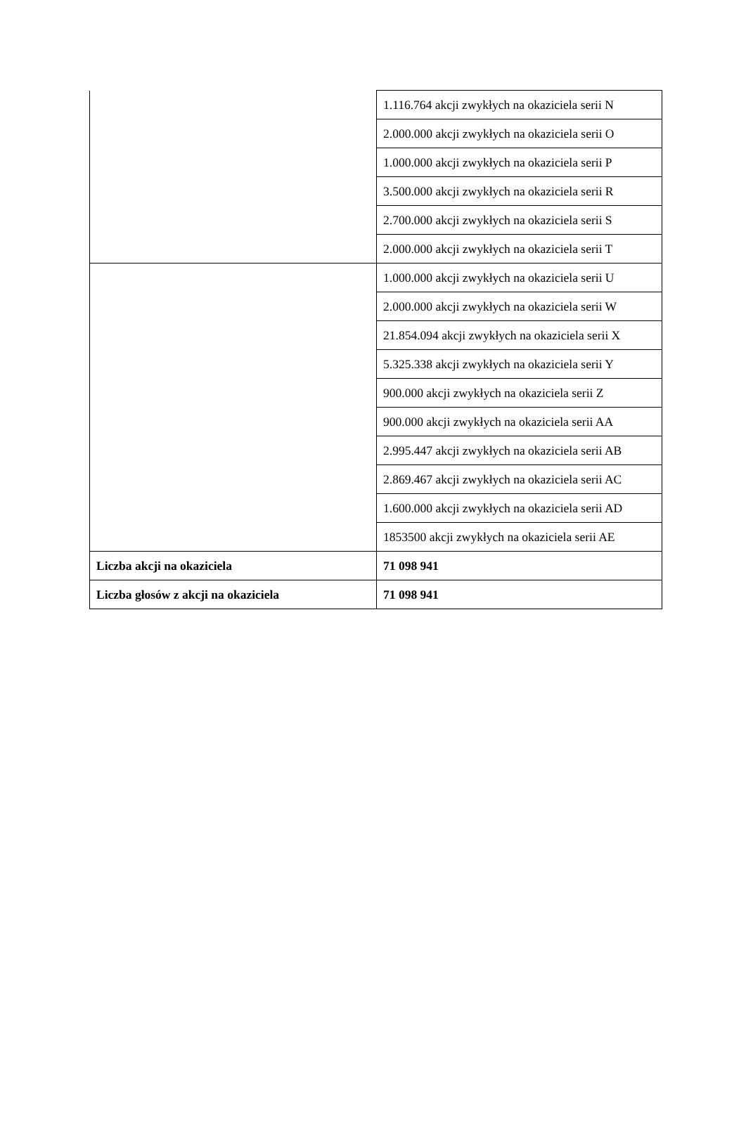| | 1.116.764 akcji zwykłych na okaziciela serii N |
| | 2.000.000 akcji zwykłych na okaziciela serii O |
| | 1.000.000 akcji zwykłych na okaziciela serii P |
| | 3.500.000 akcji zwykłych na okaziciela serii R |
| | 2.700.000 akcji zwykłych na okaziciela serii S |
| | 2.000.000 akcji zwykłych na okaziciela serii T |
| | 1.000.000 akcji zwykłych na okaziciela serii U |
| | 2.000.000 akcji zwykłych na okaziciela serii W |
| | 21.854.094 akcji zwykłych na okaziciela serii X |
| | 5.325.338 akcji zwykłych na okaziciela serii Y |
| | 900.000 akcji zwykłych na okaziciela serii Z |
| | 900.000 akcji zwykłych na okaziciela serii AA |
| | 2.995.447 akcji zwykłych na okaziciela serii AB |
| | 2.869.467 akcji zwykłych na okaziciela serii AC |
| | 1.600.000 akcji zwykłych na okaziciela serii AD |
| | 1853500 akcji zwykłych na okaziciela serii AE |
| Liczba akcji na okaziciela | 71 098 941 |
| Liczba głosów z akcji na okaziciela | 71 098 941 |